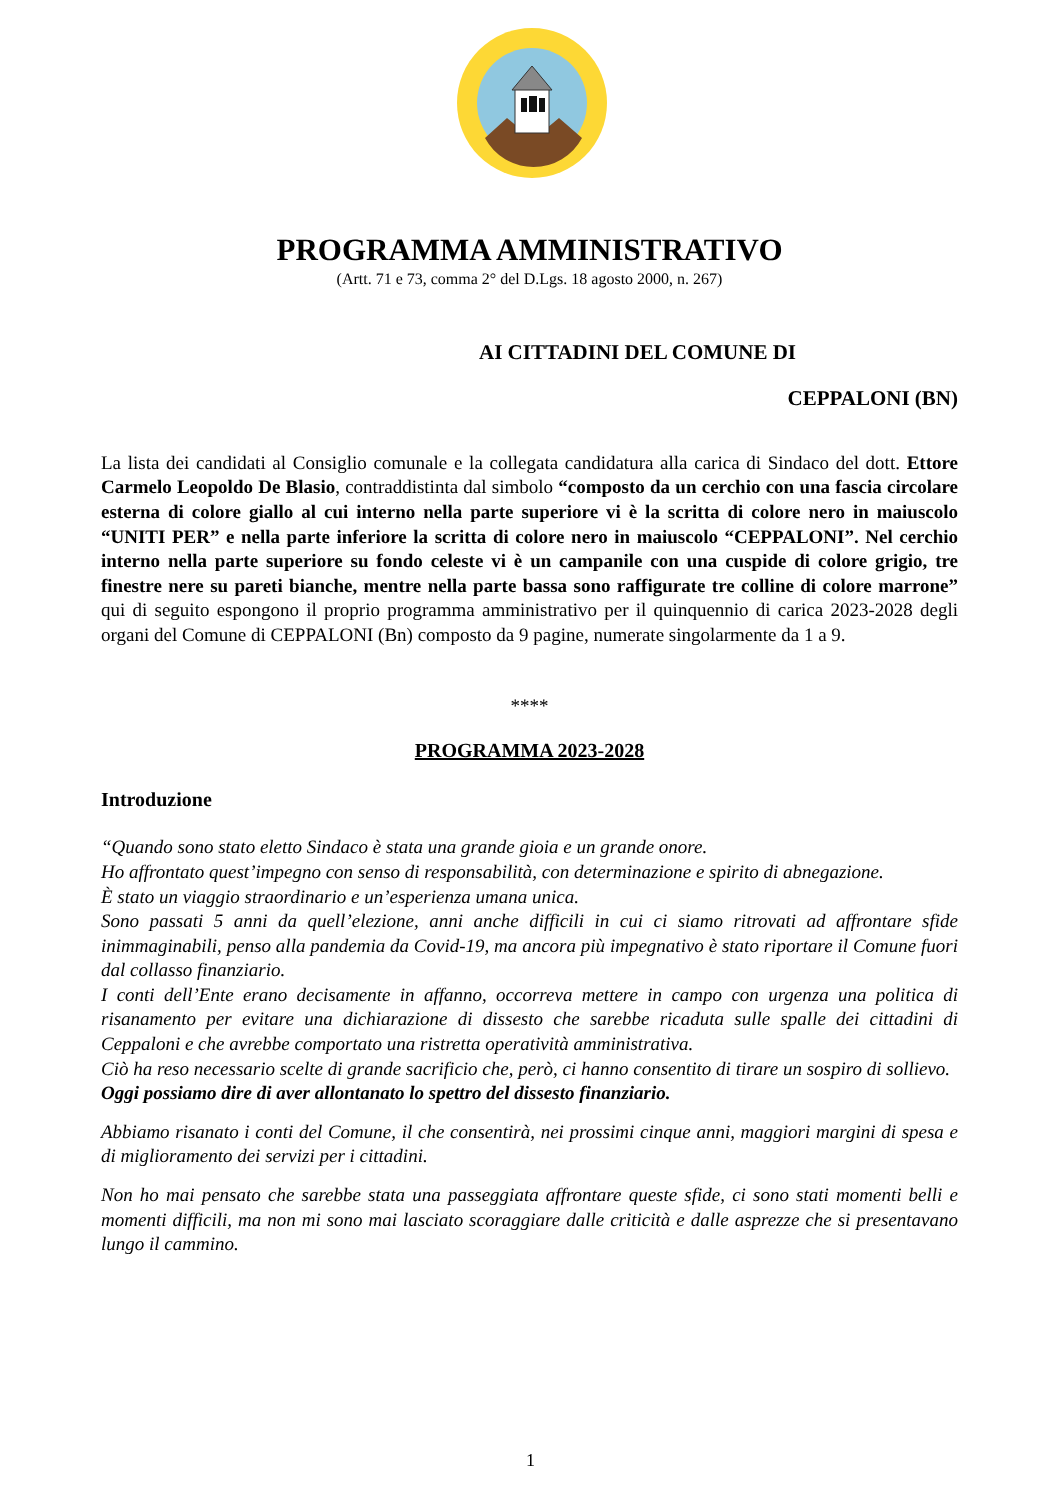PROGRAMMA AMMINISTRATIVO
(Artt. 71 e 73, comma 2° del D.Lgs. 18 agosto 2000, n. 267)
AI CITTADINI DEL COMUNE DI
CEPPALONI (BN)
La lista dei candidati al Consiglio comunale e la collegata candidatura alla carica di Sindaco del dott. Ettore Carmelo Leopoldo De Blasio, contraddistinta dal simbolo “composto da un cerchio con una fascia circolare esterna di colore giallo al cui interno nella parte superiore vi è la scritta di colore nero in maiuscolo “UNITI PER” e nella parte inferiore la scritta di colore nero in maiuscolo “CEPPALONI”. Nel cerchio interno nella parte superiore su fondo celeste vi è un campanile con una cuspide di colore grigio, tre finestre nere su pareti bianche, mentre nella parte bassa sono raffigurate tre colline di colore marrone” qui di seguito espongono il proprio programma amministrativo per il quinquennio di carica 2023-2028 degli organi del Comune di CEPPALONI (Bn) composto da 9 pagine, numerate singolarmente da 1 a 9.
****
PROGRAMMA 2023-2028
Introduzione
“Quando sono stato eletto Sindaco è stata una grande gioia e un grande onore.
Ho affrontato quest’impegno con senso di responsabilità, con determinazione e spirito di abnegazione.
È stato un viaggio straordinario e un’esperienza umana unica.
Sono passati 5 anni da quell’elezione, anni anche difficili in cui ci siamo ritrovati ad affrontare sfide inimmaginabili, penso alla pandemia da Covid-19, ma ancora più impegnativo è stato riportare il Comune fuori dal collasso finanziario.
I conti dell’Ente erano decisamente in affanno, occorreva mettere in campo con urgenza una politica di risanamento per evitare una dichiarazione di dissesto che sarebbe ricaduta sulle spalle dei cittadini di Ceppaloni e che avrebbe comportato una ristretta operatività amministrativa.
Ciò ha reso necessario scelte di grande sacrificio che, però, ci hanno consentito di tirare un sospiro di sollievo.
Oggi possiamo dire di aver allontanato lo spettro del dissesto finanziario.
Abbiamo risanato i conti del Comune, il che consentirà, nei prossimi cinque anni, maggiori margini di spesa e di miglioramento dei servizi per i cittadini.
Non ho mai pensato che sarebbe stata una passeggiata affrontare queste sfide, ci sono stati momenti belli e momenti difficili, ma non mi sono mai lasciato scoraggiare dalle criticità e dalle asprezze che si presentavano lungo il cammino.
1